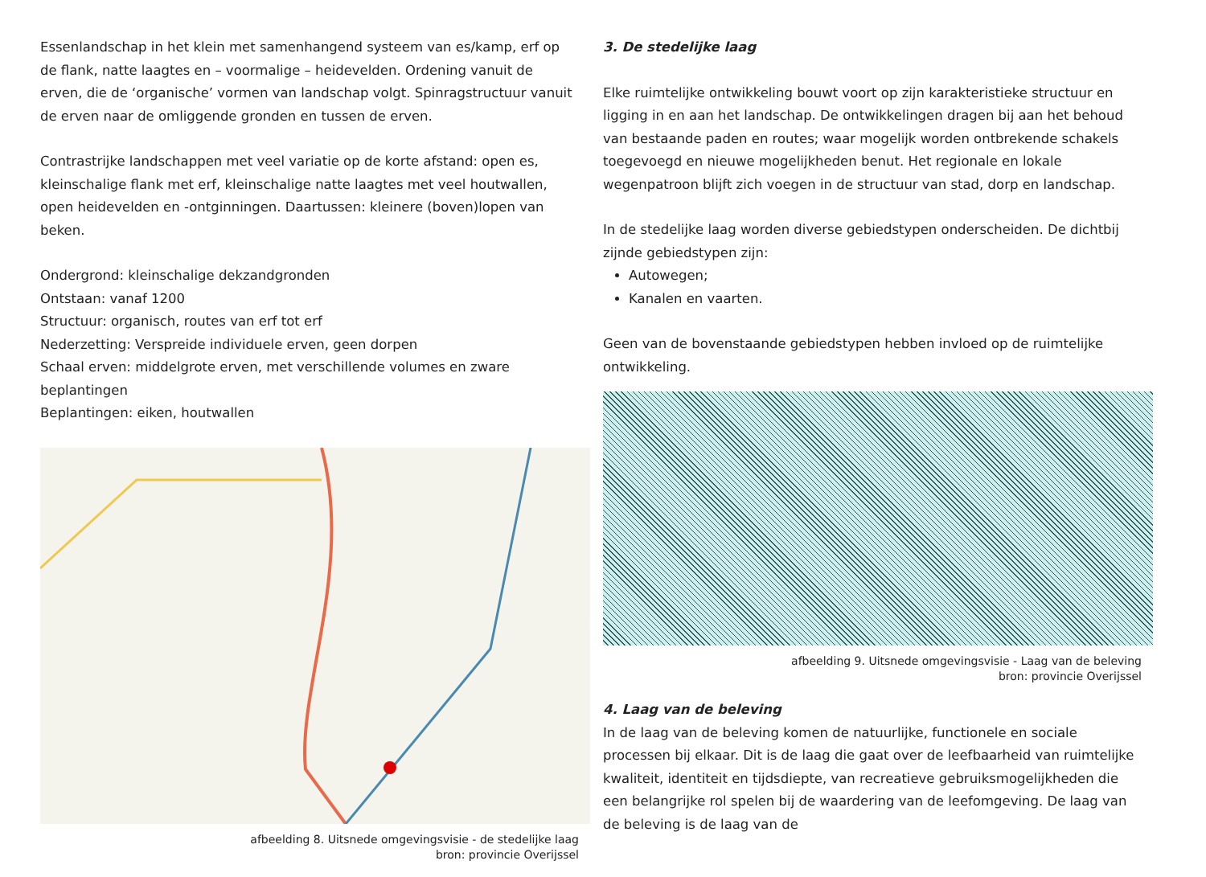Essenlandschap in het klein met samenhangend systeem van es/kamp, erf op de flank, natte laagtes en – voormalige – heidevelden. Ordening vanuit de erven, die de ‘organische’ vormen van landschap volgt. Spinragstructuur vanuit de erven naar de omliggende gronden en tussen de erven.
Contrastrijke landschappen met veel variatie op de korte afstand: open es, kleinschalige flank met erf, kleinschalige natte laagtes met veel houtwallen, open heidevelden en -ontginningen. Daartussen: kleinere (boven)lopen van beken.
Ondergrond: kleinschalige dekzandgronden
Ontstaan: vanaf 1200
Structuur: organisch, routes van erf tot erf
Nederzetting: Verspreide individuele erven, geen dorpen
Schaal erven: middelgrote erven, met verschillende volumes en zware beplantingen
Beplantingen: eiken, houtwallen
afbeelding 8. Uitsnede omgevingsvisie - de stedelijke laag
bron: provincie Overijssel
3. De stedelijke laag
Elke ruimtelijke ontwikkeling bouwt voort op zijn karakteristieke structuur en ligging in en aan het landschap. De ontwikkelingen dragen bij aan het behoud van bestaande paden en routes; waar mogelijk worden ontbrekende schakels toegevoegd en nieuwe mogelijkheden benut. Het regionale en lokale wegenpatroon blijft zich voegen in de structuur van stad, dorp en landschap.
In de stedelijke laag worden diverse gebiedstypen onderscheiden. De dichtbij zijnde gebiedstypen zijn:
Autowegen;
Kanalen en vaarten.
Geen van de bovenstaande gebiedstypen hebben invloed op de ruimtelijke ontwikkeling.
afbeelding 9. Uitsnede omgevingsvisie - Laag van de beleving
bron: provincie Overijssel
4. Laag van de beleving
In de laag van de beleving komen de natuurlijke, functionele en sociale processen bij elkaar. Dit is de laag die gaat over de leefbaarheid van ruimtelijke kwaliteit, identiteit en tijdsdiepte, van recreatieve gebruiksmogelijkheden die een belangrijke rol spelen bij de waardering van de leefomgeving. De laag van de beleving is de laag van de